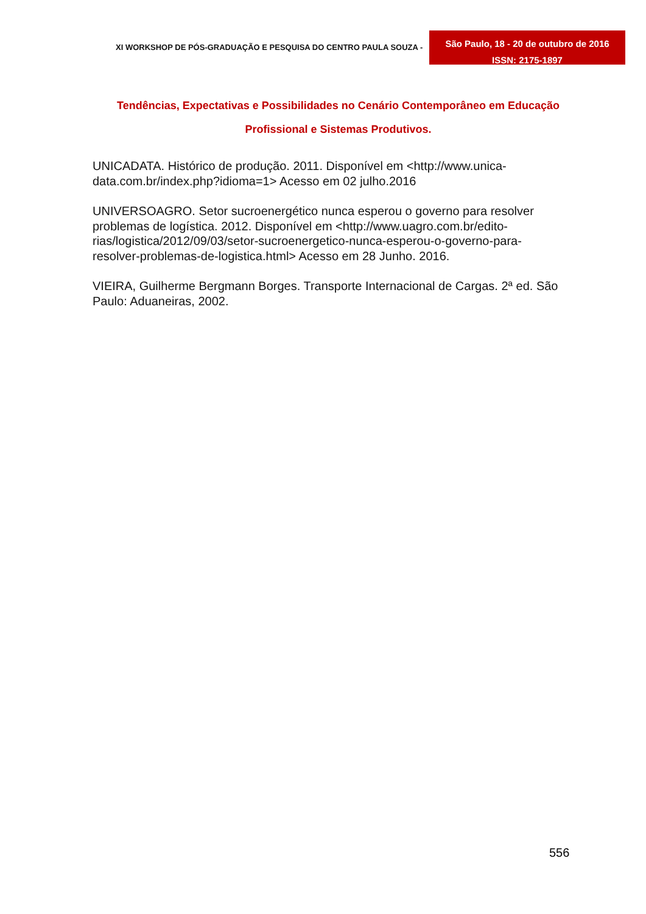XI WORKSHOP DE PÓS-GRADUAÇÃO E PESQUISA DO CENTRO PAULA SOUZA -
São Paulo, 18 - 20 de outubro de 2016
ISSN: 2175-1897
Tendências, Expectativas e Possibilidades no Cenário Contemporâneo em Educação
Profissional e Sistemas Produtivos.
UNICADATA. Histórico de produção. 2011. Disponível em <http://www.unica-data.com.br/index.php?idioma=1> Acesso em 02 julho.2016
UNIVERSOAGRO. Setor sucroenergético nunca esperou o governo para resolver problemas de logística. 2012. Disponível em <http://www.uagro.com.br/edito-rias/logistica/2012/09/03/setor-sucroenergetico-nunca-esperou-o-governo-para-resolver-problemas-de-logistica.html> Acesso em 28 Junho. 2016.
VIEIRA, Guilherme Bergmann Borges. Transporte Internacional de Cargas. 2ª ed. São Paulo: Aduaneiras, 2002.
556